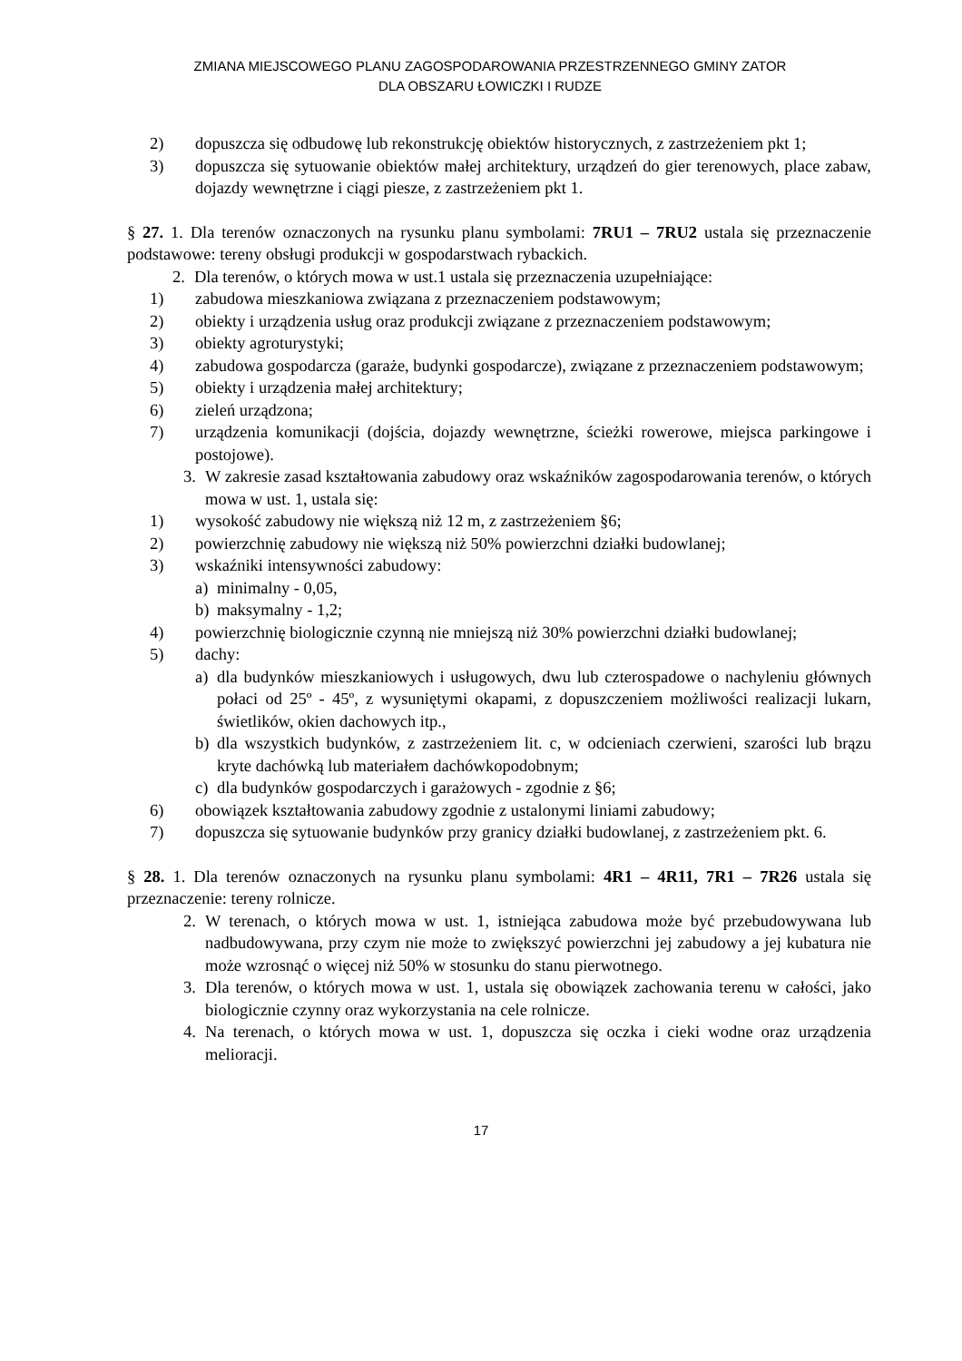ZMIANA MIEJSCOWEGO PLANU ZAGOSPODAROWANIA PRZESTRZENNEGO GMINY ZATOR
DLA OBSZARU ŁOWICZKI I RUDZE
2) dopuszcza się odbudowę lub rekonstrukcję obiektów historycznych, z zastrzeżeniem pkt 1;
3) dopuszcza się sytuowanie obiektów małej architektury, urządzeń do gier terenowych, place zabaw, dojazdy wewnętrzne i ciągi piesze, z zastrzeżeniem pkt 1.
§ 27. 1. Dla terenów oznaczonych na rysunku planu symbolami: 7RU1 – 7RU2 ustala się przeznaczenie podstawowe: tereny obsługi produkcji w gospodarstwach rybackich.
2. Dla terenów, o których mowa w ust.1 ustala się przeznaczenia uzupełniające:
1) zabudowa mieszkaniowa związana z przeznaczeniem podstawowym;
2) obiekty i urządzenia usług oraz produkcji związane z przeznaczeniem podstawowym;
3) obiekty agroturystyki;
4) zabudowa gospodarcza (garaże, budynki gospodarcze), związane z przeznaczeniem podstawowym;
5) obiekty i urządzenia małej architektury;
6) zieleń urządzona;
7) urządzenia komunikacji (dojścia, dojazdy wewnętrzne, ścieżki rowerowe, miejsca parkingowe i postojowe).
3. W zakresie zasad kształtowania zabudowy oraz wskaźników zagospodarowania terenów, o których mowa w ust. 1, ustala się:
1) wysokość zabudowy nie większą niż 12 m, z zastrzeżeniem §6;
2) powierzchnię zabudowy nie większą niż 50% powierzchni działki budowlanej;
3) wskaźniki intensywności zabudowy:
a) minimalny - 0,05,
b) maksymalny - 1,2;
4) powierzchnię biologicznie czynną nie mniejszą niż 30% powierzchni działki budowlanej;
5) dachy:
a) dla budynków mieszkaniowych i usługowych, dwu lub czterospadowe o nachyleniu głównych połaci od 25º - 45º, z wysuniętymi okapami, z dopuszczeniem możliwości realizacji lukarn, świetlików, okien dachowych itp.,
b) dla wszystkich budynków, z zastrzeżeniem lit. c, w odcieniach czerwieni, szarości lub brązu kryte dachówką lub materiałem dachówkopodobnym;
c) dla budynków gospodarczych i garażowych - zgodnie z §6;
6) obowiązek kształtowania zabudowy zgodnie z ustalonymi liniami zabudowy;
7) dopuszcza się sytuowanie budynków przy granicy działki budowlanej, z zastrzeżeniem pkt. 6.
§ 28. 1. Dla terenów oznaczonych na rysunku planu symbolami: 4R1 – 4R11, 7R1 – 7R26 ustala się przeznaczenie: tereny rolnicze.
2. W terenach, o których mowa w ust. 1, istniejąca zabudowa może być przebudowywana lub nadbudowywana, przy czym nie może to zwiększyć powierzchni jej zabudowy a jej kubatura nie może wzrosnąć o więcej niż 50% w stosunku do stanu pierwotnego.
3. Dla terenów, o których mowa w ust. 1, ustala się obowiązek zachowania terenu w całości, jako biologicznie czynny oraz wykorzystania na cele rolnicze.
4. Na terenach, o których mowa w ust. 1, dopuszcza się oczka i cieki wodne oraz urządzenia melioracji.
17